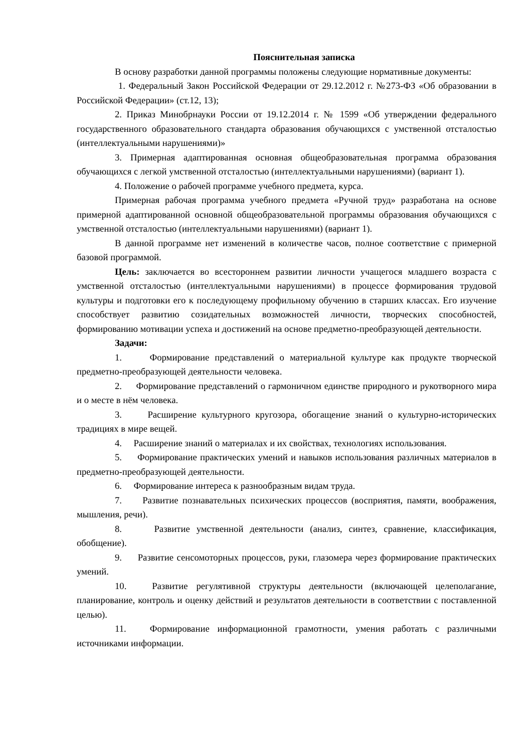Пояснительная записка
В основу разработки данной программы положены следующие нормативные документы:
1. Федеральный Закон Российской Федерации от 29.12.2012 г. №273-ФЗ «Об образовании в Российской Федерации» (ст.12, 13);
2. Приказ Минобрнауки России от 19.12.2014 г. № 1599 «Об утверждении федерального государственного образовательного стандарта образования обучающихся с умственной отсталостью (интеллектуальными нарушениями)»
3. Примерная адаптированная основная общеобразовательная программа образования обучающихся с легкой умственной отсталостью (интеллектуальными нарушениями) (вариант 1).
4. Положение о рабочей программе учебного предмета, курса.
Примерная рабочая программа учебного предмета «Ручной труд» разработана на основе примерной адаптированной основной общеобразовательной программы образования обучающихся с умственной отсталостью (интеллектуальными нарушениями) (вариант 1).
В данной программе нет изменений в количестве часов, полное соответствие с примерной базовой программой.
Цель: заключается во всестороннем развитии личности учащегося младшего возраста с умственной отсталостью (интеллектуальными нарушениями) в процессе формирования трудовой культуры и подготовки его к последующему профильному обучению в старших классах. Его изучение способствует развитию созидательных возможностей личности, творческих способностей, формированию мотивации успеха и достижений на основе предметно-преобразующей деятельности.
Задачи:
1. Формирование представлений о материальной культуре как продукте творческой предметно-преобразующей деятельности человека.
2. Формирование представлений о гармоничном единстве природного и рукотворного мира и о месте в нём человека.
3. Расширение культурного кругозора, обогащение знаний о культурно-исторических традициях в мире вещей.
4. Расширение знаний о материалах и их свойствах, технологиях использования.
5. Формирование практических умений и навыков использования различных материалов в предметно-преобразующей деятельности.
6. Формирование интереса к разнообразным видам труда.
7. Развитие познавательных психических процессов (восприятия, памяти, воображения, мышления, речи).
8. Развитие умственной деятельности (анализ, синтез, сравнение, классификация, обобщение).
9. Развитие сенсомоторных процессов, руки, глазомера через формирование практических умений.
10. Развитие регулятивной структуры деятельности (включающей целеполагание, планирование, контроль и оценку действий и результатов деятельности в соответствии с поставленной целью).
11. Формирование информационной грамотности, умения работать с различными источниками информации.